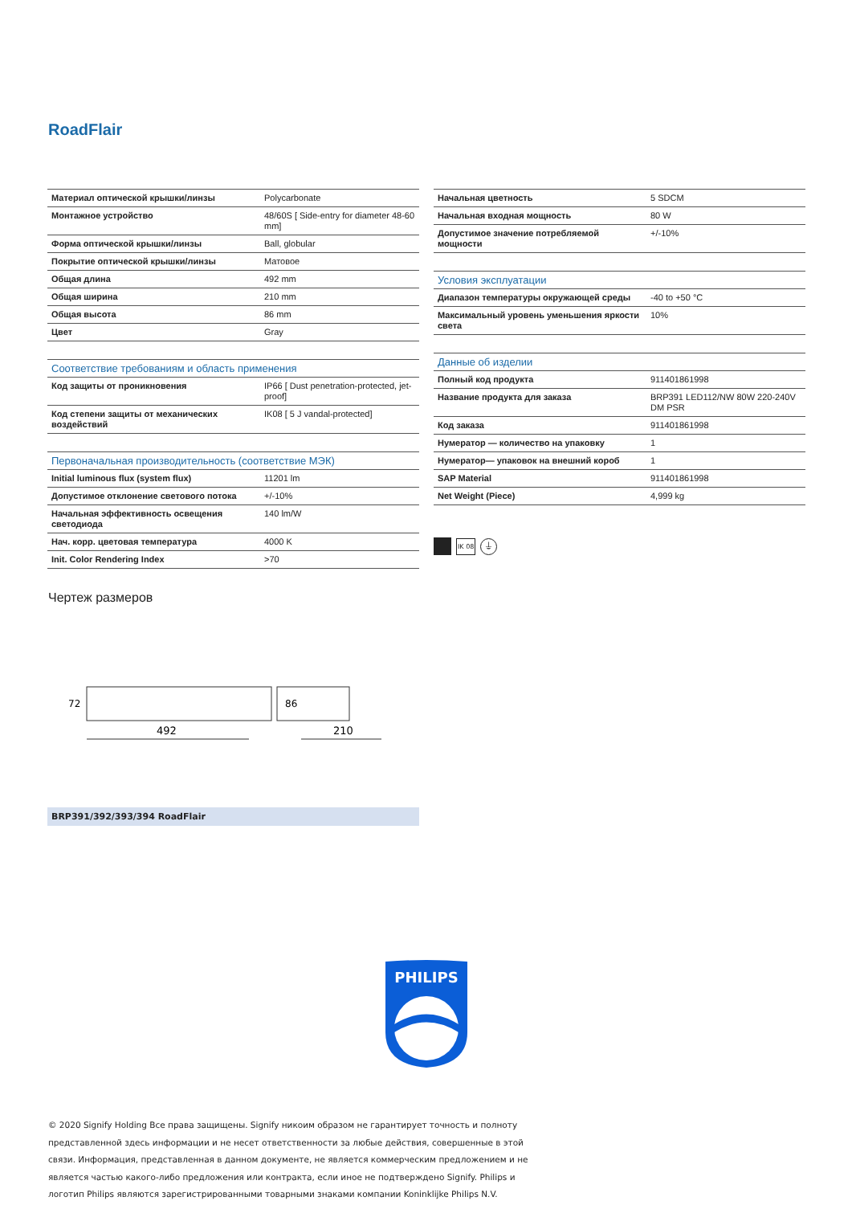RoadFlair
| Материал оптической крышки/линзы | Polycarbonate |
| Монтажное устройство | 48/60S [ Side-entry for diameter 48-60 mm] |
| Форма оптической крышки/линзы | Ball, globular |
| Покрытие оптической крышки/линзы | Матовое |
| Общая длина | 492 mm |
| Общая ширина | 210 mm |
| Общая высота | 86 mm |
| Цвет | Gray |
| Соответствие требованиям и область применения | |
| Код защиты от проникновения | IP66 [ Dust penetration-protected, jet-proof] |
| Код степени защиты от механических воздействий | IK08 [ 5 J vandal-protected] |
| Первоначальная производительность (соответствие МЭК) | |
| Initial luminous flux (system flux) | 11201 lm |
| Допустимое отклонение светового потока | +/-10% |
| Начальная эффективность освещения светодиода | 140 lm/W |
| Нач. корр. цветовая температура | 4000 K |
| Init. Color Rendering Index | >70 |
| Начальная цветность | 5 SDCM |
| Начальная входная мощность | 80 W |
| Допустимое значение потребляемой мощности | +/-10% |
| Условия эксплуатации | |
| Диапазон температуры окружающей среды | -40 to +50 °C |
| Максимальный уровень уменьшения яркости света | 10% |
| Данные об изделии | |
| Полный код продукта | 911401861998 |
| Название продукта для заказа | BRP391 LED112/NW 80W 220-240V DM PSR |
| Код заказа | 911401861998 |
| Нумератор — количество на упаковку | 1 |
| Нумератор— упаковок на внешний короб | 1 |
| SAP Material | 911401861998 |
| Net Weight (Piece) | 4,999 kg |
IK 08 ⏚
Чертеж размеров
492
210
72
86
BRP391/392/393/394 RoadFlair
PHILIPS
© 2020 Signify Holding Все права защищены. Signify никоим образом не гарантирует точность и полноту представленной здесь информации и не несет ответственности за любые действия, совершенные в этой связи. Информация, представленная в данном документе, не является коммерческим предложением и не является частью какого-либо предложения или контракта, если иное не подтверждено Signify. Philips и логотип Philips являются зарегистрированными товарными знаками компании Koninklijke Philips N.V.